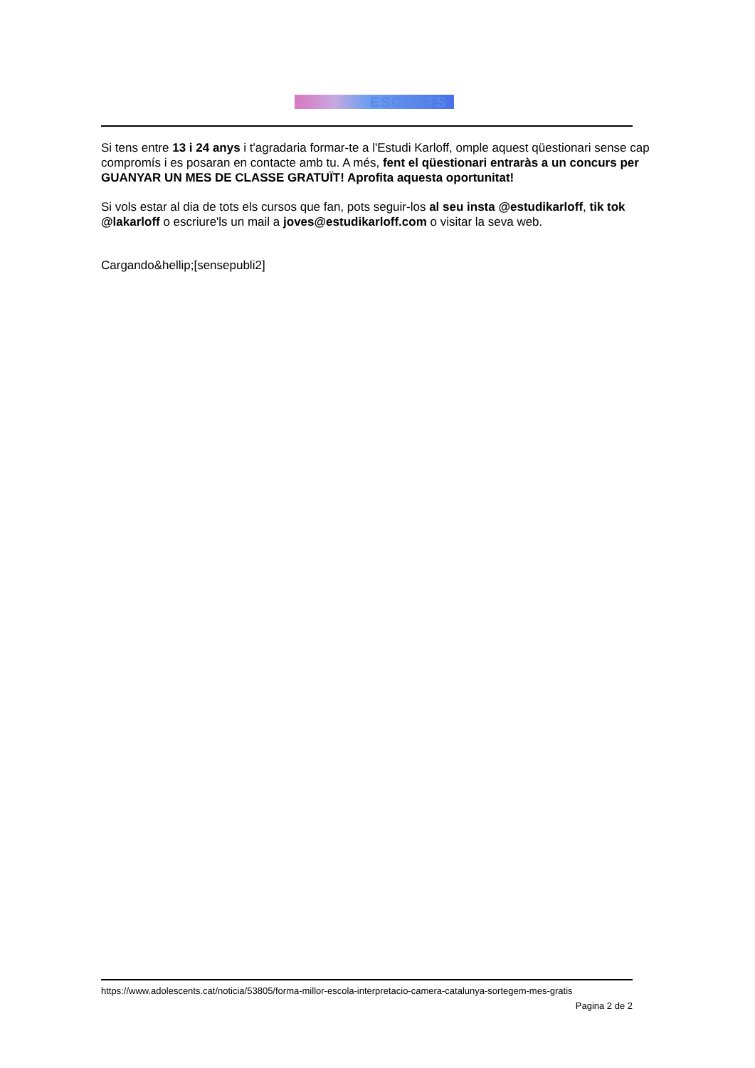ESCENTS
Si tens entre 13 i 24 anys i t'agradaria formar-te a l'Estudi Karloff, omple aquest qüestionari sense cap compromís i es posaran en contacte amb tu. A més, fent el qüestionari entraràs a un concurs per GUANYAR UN MES DE CLASSE GRATUÏT! Aprofita aquesta oportunitat!
Si vols estar al dia de tots els cursos que fan, pots seguir-los al seu insta @estudikarloff, tik tok @lakarloff o escriure'ls un mail a joves@estudikarloff.com o visitar la seva web.
Cargando&hellip;[sensepubli2]
https://www.adolescents.cat/noticia/53805/forma-millor-escola-interpretacio-camera-catalunya-sortegem-mes-gratis
Pagina 2 de 2